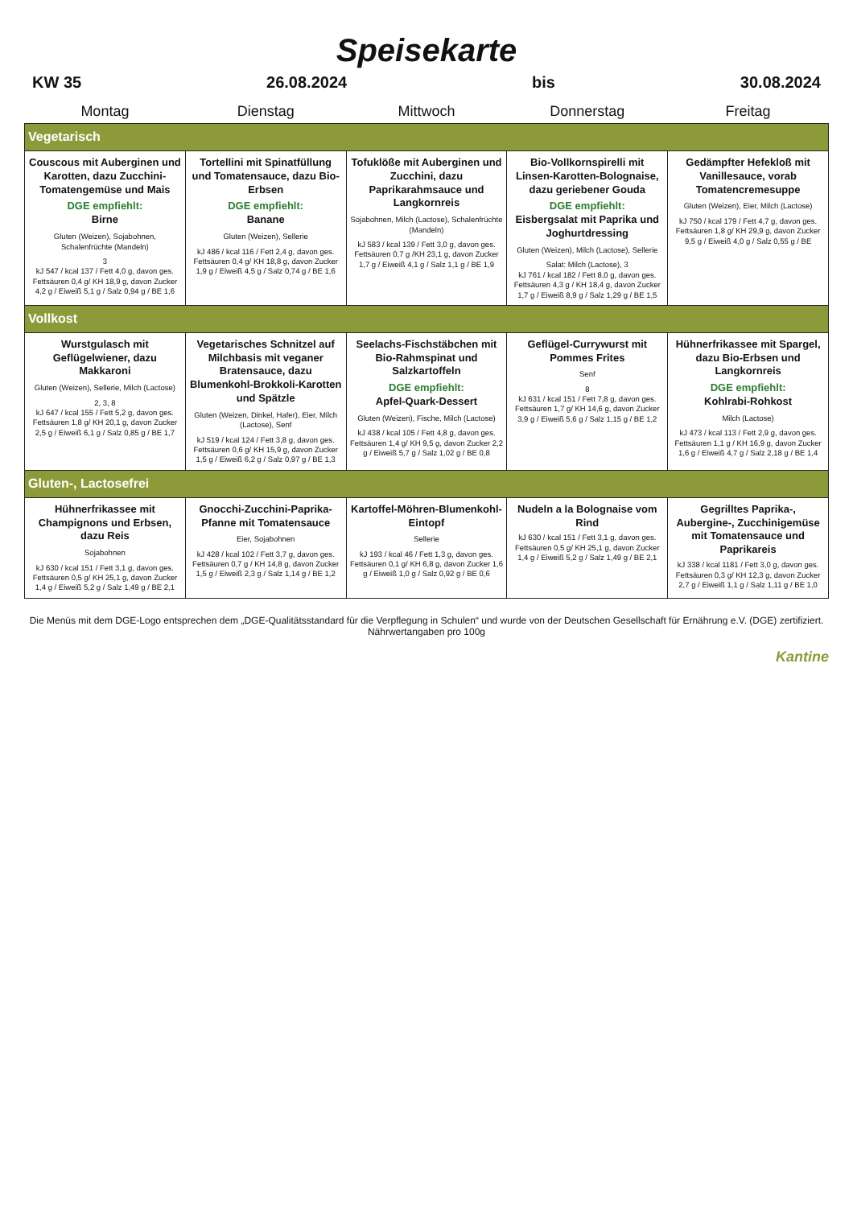Speisekarte
KW 35 26.08.2024 bis 30.08.2024
| Montag | Dienstag | Mittwoch | Donnerstag | Freitag |
| --- | --- | --- | --- | --- |
| Vegetarisch | | | | |
| Couscous mit Auberginen und Karotten, dazu Zucchini-Tomatengemüse und Mais DGE empfiehlt: Birne Gluten (Weizen), Sojabohnen, Schalenfrüchte (Mandeln) 3 kJ 547 / kcal 137 / Fett 4,0 g, davon ges. Fettsäuren 0,4 g/ KH 18,9 g, davon Zucker 4,2 g / Eiweiß 5,1 g / Salz 0,94 g / BE 1,6 | Tortellini mit Spinatfüllung und Tomatensauce, dazu Bio-Erbsen DGE empfiehlt: Banane Gluten (Weizen), Sellerie kJ 486 / kcal 116 / Fett 2,4 g, davon ges. Fettsäuren 0,4 g/ KH 18,8 g, davon Zucker 1,9 g / Eiweiß 4,5 g / Salz 0,74 g / BE 1,6 | Tofuklöße mit Auberginen und Zucchini, dazu Paprikarahmsauce und Langkornreis Sojabohnen, Milch (Lactose), Schalenfrüchte (Mandeln) kJ 583 / kcal 139 / Fett 3,0 g, davon ges. Fettsäuren 0,7 g /KH 23,1 g, davon Zucker 1,7 g / Eiweiß 4,1 g / Salz 1,1 g / BE 1,9 | Bio-Vollkornspirelli mit Linsen-Karotten-Bolognaise, dazu geriebener Gouda DGE empfiehlt: Eisbergsalat mit Paprika und Joghurtdressing Gluten (Weizen), Milch (Lactose), Sellerie Salat: Milch (Lactose), 3 kJ 761 / kcal 182 / Fett 8,0 g, davon ges. Fettsäuren 4,3 g / KH 18,4 g, davon Zucker 1,7 g / Eiweiß 8,9 g / Salz 1,29 g / BE 1,5 | Gedämpfter Hefekloß mit Vanillesauce, vorab Tomatencremesuppe Gluten (Weizen), Eier, Milch (Lactose) kJ 750 / kcal 179 / Fett 4,7 g, davon ges. Fettsäuren 1,8 g/ KH 29,9 g, davon Zucker 9,5 g / Eiweiß 4,0 g / Salz 0,55 g / BE |
| Vollkost | | | | |
| Wurstgulasch mit Geflügelwiener, dazu Makkaroni Gluten (Weizen), Sellerie, Milch (Lactose) 2, 3, 8 kJ 647 / kcal 155 / Fett 5,2 g, davon ges. Fettsäuren 1,8 g/ KH 20,1 g, davon Zucker 2,5 g / Eiweiß 6,1 g / Salz 0,85 g / BE 1,7 | Vegetarisches Schnitzel auf Milchbasis mit veganer Bratensauce, dazu Blumenkohl-Brokkoli-Karotten und Spätzle Gluten (Weizen, Dinkel, Hafer), Eier, Milch (Lactose), Senf kJ 519 / kcal 124 / Fett 3,8 g, davon ges. Fettsäuren 0,6 g/ KH 15,9 g, davon Zucker 1,5 g / Eiweiß 6,2 g / Salz 0,97 g / BE 1,3 | Seelachs-Fischstäbchen mit Bio-Rahmspinat und Salzkartoffeln DGE empfiehlt: Apfel-Quark-Dessert Gluten (Weizen), Fische, Milch (Lactose) kJ 438 / kcal 105 / Fett 4,8 g, davon ges. Fettsäuren 1,4 g/ KH 9,5 g, davon Zucker 2,2 g / Eiweiß 5,7 g / Salz 1,02 g / BE 0,8 | Geflügel-Currywurst mit Pommes Frites Senf 8 kJ 631 / kcal 151 / Fett 7,8 g, davon ges. Fettsäuren 1,7 g/ KH 14,6 g, davon Zucker 3,9 g / Eiweiß 5,6 g / Salz 1,15 g / BE 1,2 | Hühnerfrikassee mit Spargel, dazu Bio-Erbsen und Langkornreis DGE empfiehlt: Kohlrabi-Rohkost Milch (Lactose) kJ 473 / kcal 113 / Fett 2,9 g, davon ges. Fettsäuren 1,1 g / KH 16,9 g, davon Zucker 1,6 g / Eiweiß 4,7 g / Salz 2,18 g / BE 1,4 |
| Gluten-, Lactosefrei | | | | |
| Hühnerfrikassee mit Champignons und Erbsen, dazu Reis Sojabohnen kJ 630 / kcal 151 / Fett 3,1 g, davon ges. Fettsäuren 0,5 g/ KH 25,1 g, davon Zucker 1,4 g / Eiweiß 5,2 g / Salz 1,49 g / BE 2,1 | Gnocchi-Zucchini-Paprika-Pfanne mit Tomatensauce Eier, Sojabohnen kJ 428 / kcal 102 / Fett 3,7 g, davon ges. Fettsäuren 0,7 g / KH 14,8 g, davon Zucker 1,5 g / Eiweiß 2,3 g / Salz 1,14 g / BE 1,2 | Kartoffel-Möhren-Blumenkohl-Eintopf Sellerie kJ 193 / kcal 46 / Fett 1,3 g, davon ges. Fettsäuren 0,1 g/ KH 6,8 g, davon Zucker 1,6 g / Eiweiß 1,0 g / Salz 0,92 g / BE 0,6 | Nudeln a la Bolognaise vom Rind kJ 630 / kcal 151 / Fett 3,1 g, davon ges. Fettsäuren 0,5 g/ KH 25,1 g, davon Zucker 1,4 g / Eiweiß 5,2 g / Salz 1,49 g / BE 2,1 | Gegrilltes Paprika-, Aubergine-, Zucchinigemüse mit Tomatensauce und Paprikareis kJ 338 / kcal 1181 / Fett 3,0 g, davon ges. Fettsäuren 0,3 g/ KH 12,3 g, davon Zucker 2,7 g / Eiweiß 1,1 g / Salz 1,11 g / BE 1,0 |
Die Menüs mit dem DGE-Logo entsprechen dem „DGE-Qualitätsstandard für die Verpflegung in Schulen“ und wurde von der Deutschen Gesellschaft für Ernährung e.V. (DGE) zertifiziert.
Nährwertangaben pro 100g
Kantine